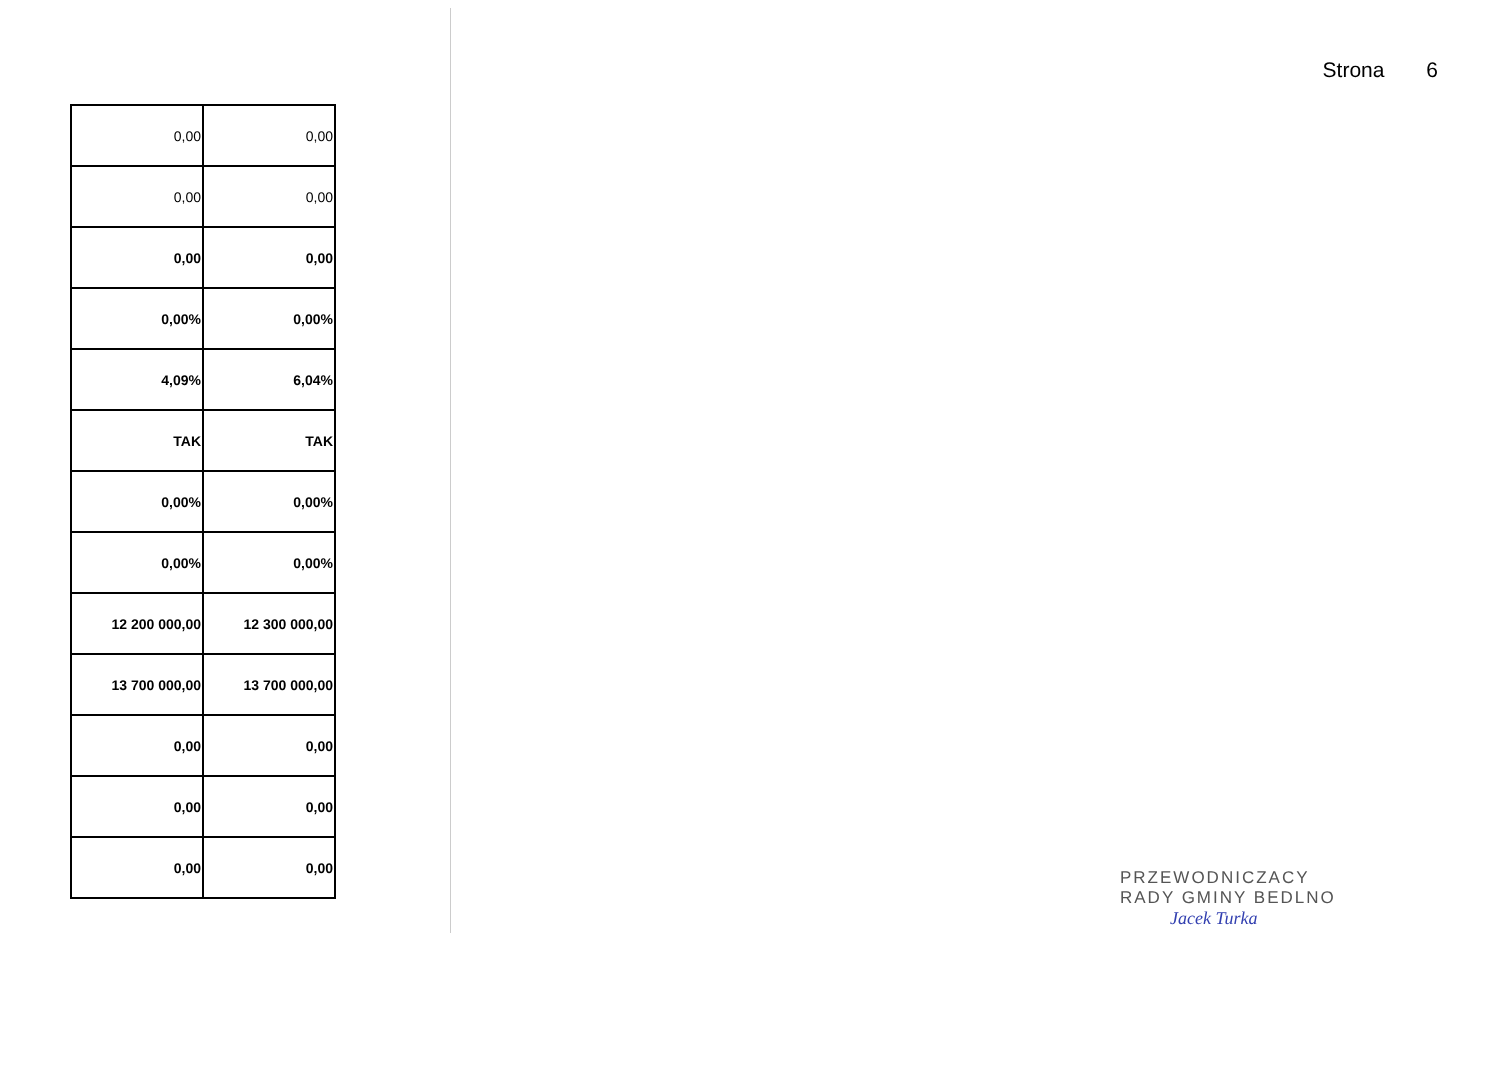Strona 6
| 0,00 | 0,00 |
| 0,00 | 0,00 |
| 0,00 | 0,00 |
| 0,00% | 0,00% |
| 4,09% | 6,04% |
| TAK | TAK |
| 0,00% | 0,00% |
| 0,00% | 0,00% |
| 12 200 000,00 | 12 300 000,00 |
| 13 700 000,00 | 13 700 000,00 |
| 0,00 | 0,00 |
| 0,00 | 0,00 |
| 0,00 | 0,00 |
PRZEWODNICZACY
RADY GMINY BEDLNO
Jacek Turka